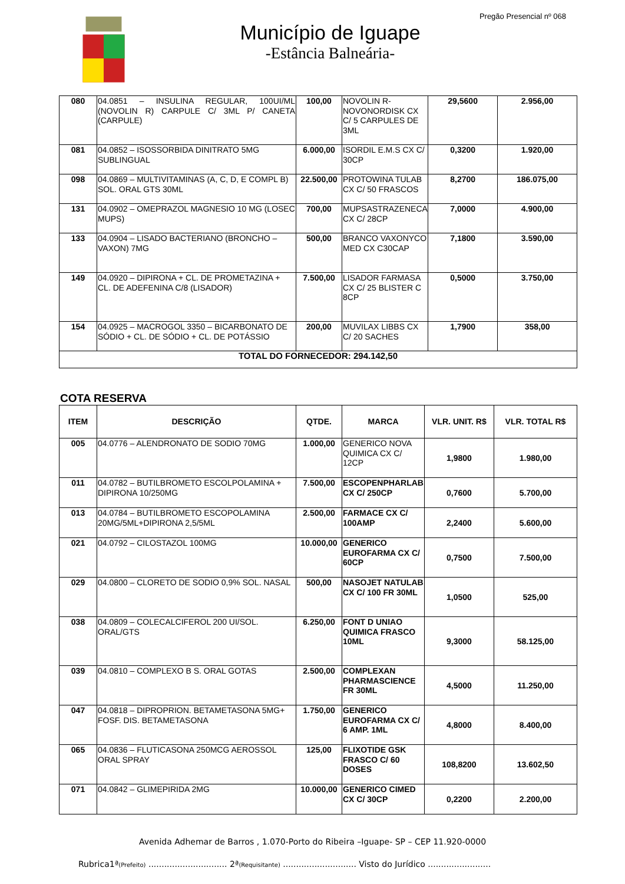Pregão Presencial nº 068
Município de Iguape
-Estância Balneária-
| 080 | 04.0851 – INSULINA REGULAR, 100UI/ML (NOVOLIN R) CARPULE C/ 3ML P/ CANETA (CARPULE) | 100,00 | NOVOLIN R-NOVONORDISK CX C/ 5 CARPULES DE 3ML | 29,5600 | 2.956,00 |
| 081 | 04.0852 – ISOSSORBIDA DINITRATO 5MG SUBLINGUAL | 6.000,00 | ISORDIL E.M.S CX C/ 30CP | 0,3200 | 1.920,00 |
| 098 | 04.0869 – MULTIVITAMINAS (A, C, D, E COMPL B) SOL. ORAL GTS 30ML | 22.500,00 | PROTOWINA TULAB CX C/ 50 FRASCOS | 8,2700 | 186.075,00 |
| 131 | 04.0902 – OMEPRAZOL MAGNESIO 10 MG (LOSEC MUPS) | 700,00 | MUPSASTRAZENECA CX C/ 28CP | 7,0000 | 4.900,00 |
| 133 | 04.0904 – LISADO BACTERIANO (BRONCHO – VAXON) 7MG | 500,00 | BRANCO VAXONYCO MED CX C30CAP | 7,1800 | 3.590,00 |
| 149 | 04.0920 – DIPIRONA + CL. DE PROMETAZINA + CL. DE ADEFENINA C/8 (LISADOR) | 7.500,00 | LISADOR FARMASA CX C/ 25 BLISTER C 8CP | 0,5000 | 3.750,00 |
| 154 | 04.0925 – MACROGOL 3350 – BICARBONATO DE SÓDIO + CL. DE SÓDIO + CL. DE POTÁSSIO | 200,00 | MUVILAX LIBBS CX C/ 20 SACHES | 1,7900 | 358,00 |
| TOTAL DO FORNECEDOR: 294.142,50 | | | | | |
COTA RESERVA
| ITEM | DESCRIÇÃO | QTDE. | MARCA | VLR. UNIT. R$ | VLR. TOTAL R$ |
| --- | --- | --- | --- | --- | --- |
| 005 | 04.0776 – ALENDRONATO DE SODIO 70MG | 1.000,00 | GENERICO NOVA QUIMICA CX C/ 12CP | 1,9800 | 1.980,00 |
| 011 | 04.0782 – BUTILBROMETO ESCOLPOLAMINA + DIPIRONA 10/250MG | 7.500,00 | ESCOPENPHARLAB CX C/ 250CP | 0,7600 | 5.700,00 |
| 013 | 04.0784 – BUTILBROMETO ESCOPOLAMINA 20MG/5ML+DIPIRONA 2,5/5ML | 2.500,00 | FARMACE CX C/ 100AMP | 2,2400 | 5.600,00 |
| 021 | 04.0792 – CILOSTAZOL 100MG | 10.000,00 | GENERICO EUROFARMA CX C/ 60CP | 0,7500 | 7.500,00 |
| 029 | 04.0800 – CLORETO DE SODIO 0,9% SOL. NASAL | 500,00 | NASOJET NATULAB CX C/ 100 FR 30ML | 1,0500 | 525,00 |
| 038 | 04.0809 – COLECALCIFEROL 200 UI/SOL. ORAL/GTS | 6.250,00 | FONT D UNIAO QUIMICA FRASCO 10ML | 9,3000 | 58.125,00 |
| 039 | 04.0810 – COMPLEXO B S. ORAL GOTAS | 2.500,00 | COMPLEXAN PHARMASCIENCE FR 30ML | 4,5000 | 11.250,00 |
| 047 | 04.0818 – DIPROPRION. BETAMETASONA 5MG+ FOSF. DIS. BETAMETASONA | 1.750,00 | GENERICO EUROFARMA CX C/ 6 AMP. 1ML | 4,8000 | 8.400,00 |
| 065 | 04.0836 – FLUTICASONA 250MCG AEROSSOL ORAL SPRAY | 125,00 | FLIXOTIDE GSK FRASCO C/ 60 DOSES | 108,8200 | 13.602,50 |
| 071 | 04.0842 – GLIMEPIRIDA 2MG | 10.000,00 | GENERICO CIMED CX C/ 30CP | 0,2200 | 2.200,00 |
Avenida Adhemar de Barros , 1.070-Porto do Ribeira –Iguape- SP – CEP 11.920-0000
Rubrica1ª(Prefeito) .............................. 2ª(Requisitante) ............................ Visto do Jurídico ........................